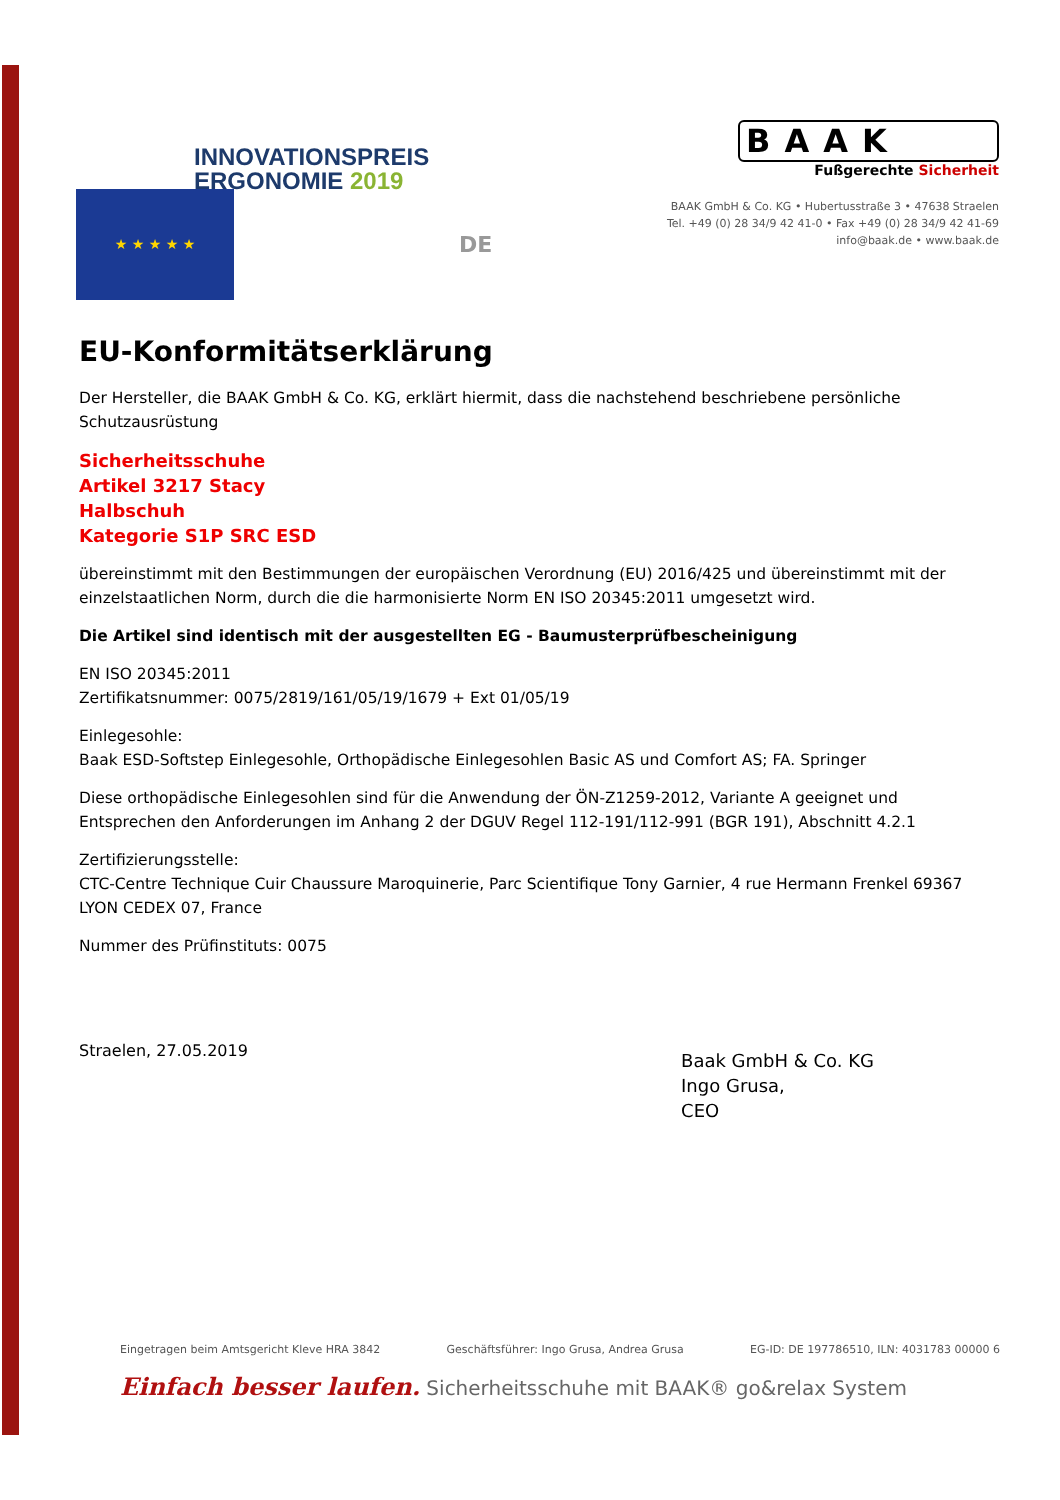INNOVATIONSPREIS
ERGONOMIE 2019
BAAK
Fußgerechte Sicherheit
BAAK GmbH & Co. KG • Hubertusstraße 3 • 47638 Straelen
Tel. +49 (0) 28 34/9 42 41-0 • Fax +49 (0) 28 34/9 42 41-69
info@baak.de • www.baak.de
★ ★ ★ ★ ★
DE
EU-Konformitätserklärung
Der Hersteller, die BAAK GmbH & Co. KG, erklärt hiermit, dass die nachstehend beschriebene persönliche Schutzausrüstung
Sicherheitsschuhe
Artikel 3217 Stacy
Halbschuh
Kategorie S1P SRC ESD
übereinstimmt mit den Bestimmungen der europäischen Verordnung (EU) 2016/425 und übereinstimmt mit der einzelstaatlichen Norm, durch die die harmonisierte Norm EN ISO 20345:2011 umgesetzt wird.
Die Artikel sind identisch mit der ausgestellten EG - Baumusterprüfbescheinigung
EN ISO 20345:2011
Zertifikatsnummer: 0075/2819/161/05/19/1679 + Ext 01/05/19
Einlegesohle:
Baak ESD-Softstep Einlegesohle, Orthopädische Einlegesohlen Basic AS und Comfort AS; FA. Springer
Diese orthopädische Einlegesohlen sind für die Anwendung der ÖN-Z1259-2012, Variante A geeignet und Entsprechen den Anforderungen im Anhang 2 der DGUV Regel 112-191/112-991 (BGR 191), Abschnitt 4.2.1
Zertifizierungsstelle:
CTC-Centre Technique Cuir Chaussure Maroquinerie, Parc Scientifique Tony Garnier, 4 rue Hermann Frenkel 69367 LYON CEDEX 07, France
Nummer des Prüfinstituts: 0075
Straelen, 27.05.2019
Baak GmbH & Co. KG
Ingo Grusa,
CEO
Eingetragen beim Amtsgericht Kleve HRA 3842 Geschäftsführer: Ingo Grusa, Andrea Grusa EG-ID: DE 197786510, ILN: 4031783 00000 6
Einfach besser laufen. Sicherheitsschuhe mit BAAK® go&relax System